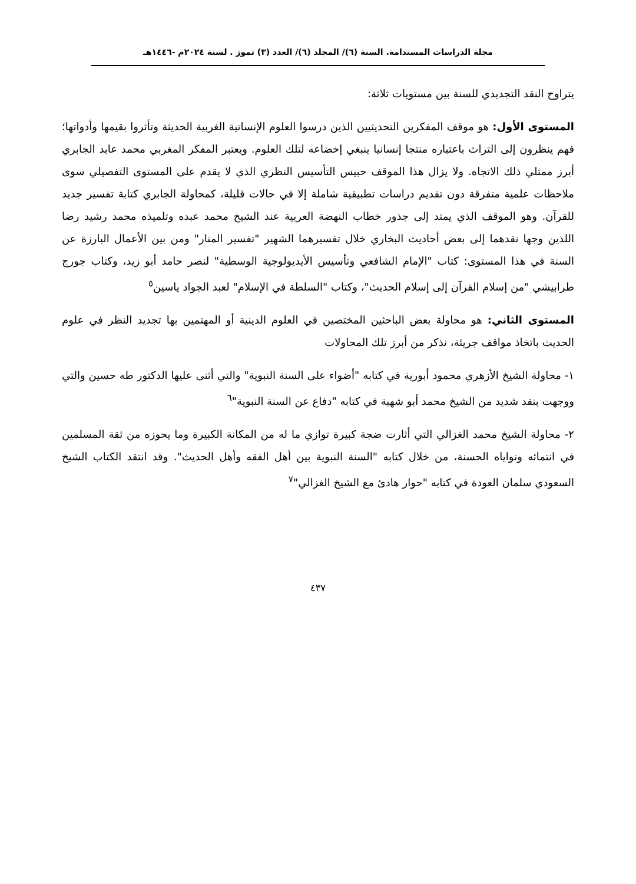مجلة الدراسات المستدامة. السنة (٦)/ المجلد (٦)/ العدد (٣) تموز . لسنة ٢٠٢٤م -١٤٤٦هـ
يتراوح النقد التجديدي للسنة بين مستويات ثلاثة:
المستوى الأول: هو موقف المفكرين التحديثيين الذين درسوا العلوم الإنسانية الغربية الحديثة وتأثروا بقيمها وأدواتها؛ فهم ينظرون إلى التراث باعتباره منتجا إنسانيا ينبغي إخضاعه لتلك العلوم. ويعتبر المفكر المغربي محمد عابد الجابري أبرز ممثلي ذلك الاتجاه. ولا يزال هذا الموقف حبيس التأسيس النظري الذي لا يقدم على المستوى التفصيلي سوى ملاحظات علمية متفرقة دون تقديم دراسات تطبيقية شاملة إلا في حالات قليلة، كمحاولة الجابري كتابة تفسير جديد للقرآن. وهو الموقف الذي يمتد إلى جذور خطاب النهضة العربية عند الشيخ محمد عبده وتلميذه محمد رشيد رضا اللذين وجها نقدهما إلى بعض أحاديث البخاري خلال تفسيرهما الشهير "تفسير المنار" ومن بين الأعمال البارزة عن السنة في هذا المستوى: كتاب "الإمام الشافعي وتأسيس الأيديولوجية الوسطية" لنصر حامد أبو زيد، وكتاب جورج طرابيشي "من إسلام القرآن إلى إسلام الحديث"، وكتاب "السلطة في الإسلام" لعبد الجواد ياسين<sup>٥</sup>
المستوى الثاني: هو محاولة بعض الباحثين المختصين في العلوم الدينية أو المهتمين بها تجديد النظر في علوم الحديث باتخاذ مواقف جريئة، نذكر من أبرز تلك المحاولات
١- محاولة الشيخ الأزهري محمود أبورية في كتابه "أضواء على السنة النبوية" والتي أثنى عليها الدكتور طه حسين والتي ووجهت بنقد شديد من الشيخ محمد أبو شهبة في كتابه "دفاع عن السنة النبوية"<sup>٦</sup>
٢- محاولة الشيخ محمد الغزالي التي أثارت ضجة كبيرة توازي ما له من المكانة الكبيرة وما يحوزه من ثقة المسلمين في انتمائه ونواياه الحسنة، من خلال كتابه "السنة النبوية بين أهل الفقه وأهل الحديث". وقد انتقد الكتاب الشيخ السعودي سلمان العودة في كتابه "حوار هادئ مع الشيخ الغزالي"<sup>٧</sup>
٤٣٧